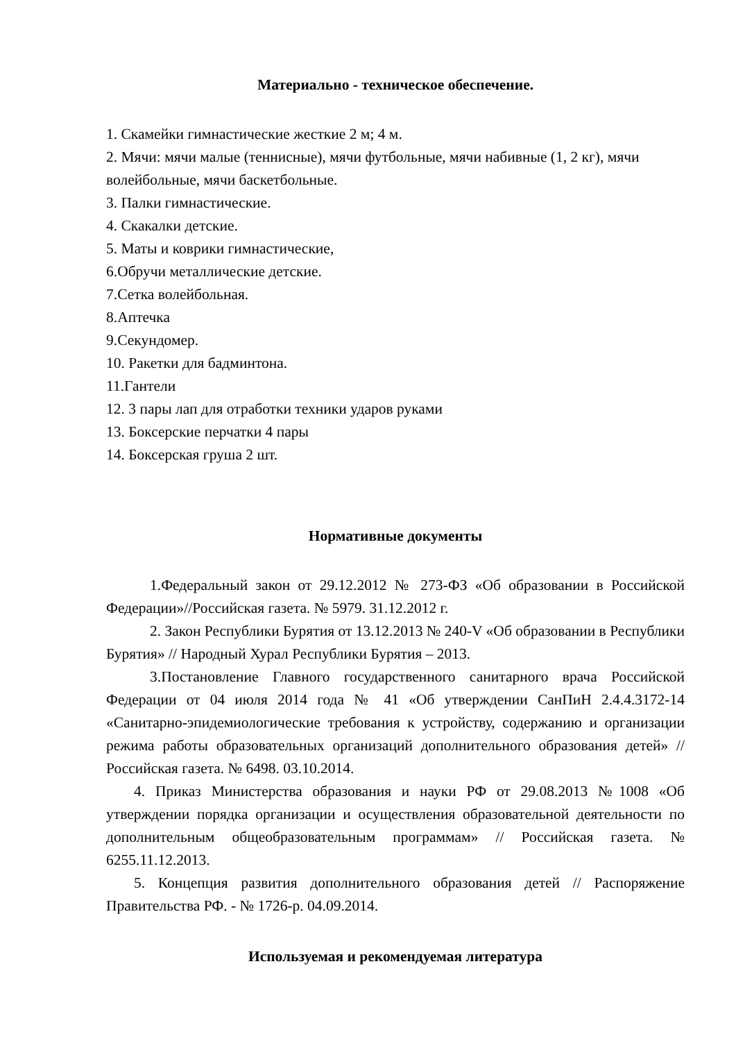Материально - техническое обеспечение.
1. Скамейки гимнастические жесткие 2 м; 4 м.
2. Мячи: мячи малые (теннисные), мячи футбольные, мячи набивные (1, 2 кг), мячи волейбольные, мячи баскетбольные.
3. Палки гимнастические.
4. Скакалки детские.
5. Маты и коврики гимнастические,
6.Обручи металлические детские.
7.Сетка волейбольная.
8.Аптечка
9.Секундомер.
10. Ракетки для бадминтона.
11.Гантели
12. 3 пары лап для отработки техники ударов руками
13. Боксерские перчатки 4 пары
14. Боксерская груша 2 шт.
Нормативные документы
1.Федеральный закон от 29.12.2012 № 273-ФЗ «Об образовании в Российской Федерации»//Российская газета. № 5979. 31.12.2012 г.
2. Закон Республики Бурятия от 13.12.2013 № 240-V «Об образовании в Республики Бурятия» // Народный Хурал Республики Бурятия – 2013.
3.Постановление Главного государственного санитарного врача Российской Федерации от 04 июля 2014 года № 41 «Об утверждении СанПиН 2.4.4.3172-14 «Санитарно-эпидемиологические требования к устройству, содержанию и организации режима работы образовательных организаций дополнительного образования детей» // Российская газета. № 6498. 03.10.2014.
4. Приказ Министерства образования и науки РФ от 29.08.2013 №1008 «Об утверждении порядка организации и осуществления образовательной деятельности по дополнительным общеобразовательным программам» // Российская газета. № 6255.11.12.2013.
5. Концепция развития дополнительного образования детей // Распоряжение Правительства РФ. - № 1726-р. 04.09.2014.
Используемая и рекомендуемая литература